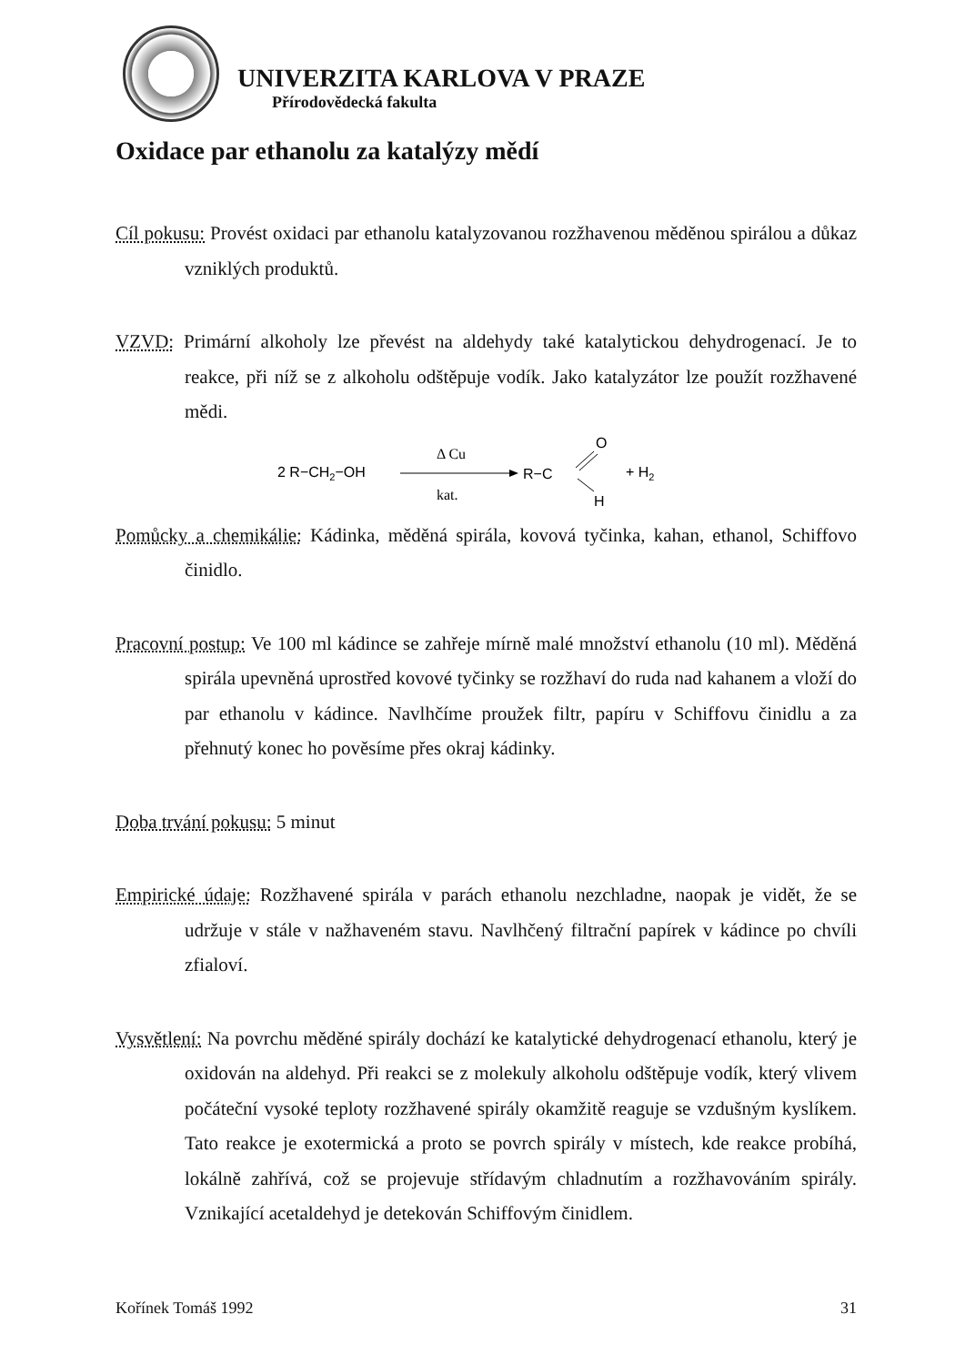UNIVERZITA KARLOVA V PRAZE
Přírodovědecká fakulta
Oxidace par ethanolu za katalýzy mědí
Cíl pokusu: Provést oxidaci par ethanolu katalyzovanou rozžhavenou měděnou spirálou a důkaz vzniklých produktů.
VZVD: Primární alkoholy lze převést na aldehydy také katalytickou dehydrogenací. Je to reakce, při níž se z alkoholu odštěpuje vodík. Jako katalyzátor lze použít rozžhavené mědi.
2 R−CH2−OH
Δ Cu
kat.
R−C
O
H
+ H2
Pomůcky a chemikálie: Kádinka, měděná spirála, kovová tyčinka, kahan, ethanol, Schiffovo činidlo.
Pracovní postup: Ve 100 ml kádince se zahřeje mírně malé množství ethanolu (10 ml). Měděná spirála upevněná uprostřed kovové tyčinky se rozžhaví do ruda nad kahanem a vloží do par ethanolu v kádince. Navlhčíme proužek filtr, papíru v Schiffovu činidlu a za přehnutý konec ho pověsíme přes okraj kádinky.
Doba trvání pokusu: 5 minut
Empirické údaje: Rozžhavené spirála v parách ethanolu nezchladne, naopak je vidět, že se udržuje v stále v nažhaveném stavu. Navlhčený filtrační papírek v kádince po chvíli zfialoví.
Vysvětlení: Na povrchu měděné spirály dochází ke katalytické dehydrogenací ethanolu, který je oxidován na aldehyd. Při reakci se z molekuly alkoholu odštěpuje vodík, který vlivem počáteční vysoké teploty rozžhavené spirály okamžitě reaguje se vzdušným kyslíkem. Tato reakce je exotermická a proto se povrch spirály v místech, kde reakce probíhá, lokálně zahřívá, což se projevuje střídavým chladnutím a rozžhavováním spirály. Vznikající acetaldehyd je detekován Schiffovým činidlem.
Kořínek Tomáš 1992 31